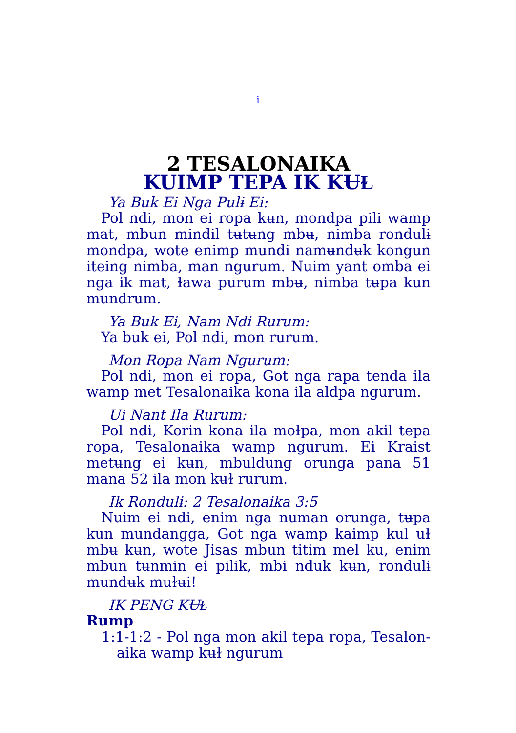i
2 TESALONAIKA
KUIMP TEPA IK KɄⱢ
Ya Buk Ei Nga Pulɨ Ei:
Pol ndi, mon ei ropa kʉn, mondpa pili wamp mat, mbun mindil tʉtʉng mbʉ, nimba rondulɨ mondpa, wote enimp mundi namʉndʉk kongun iteing nimba, man ngurum. Nuim yant omba ei nga ik mat, ɫawa purum mbʉ, nimba tʉpa kun mundrum.
Ya Buk Ei, Nam Ndi Rurum:
Ya buk ei, Pol ndi, mon rurum.
Mon Ropa Nam Ngurum:
Pol ndi, mon ei ropa, Got nga rapa tenda ila wamp met Tesalonaika kona ila aldpa ngurum.
Ui Nant Ila Rurum:
Pol ndi, Korin kona ila moɫpa, mon akil tepa ropa, Tesalonaika wamp ngurum. Ei Kraist metʉng ei kʉn, mbuldung orunga pana 51 mana 52 ila mon kʉɫ rurum.
Ik Rondulɨ: 2 Tesalonaika 3:5
Nuim ei ndi, enim nga numan orunga, tʉpa kun mundangga, Got nga wamp kaimp kul uɫ mbʉ kʉn, wote Jisas mbun titim mel ku, enim mbun tʉnmin ei pilik, mbi nduk kʉn, rondulɨ mundʉk muɫʉi!
IK PENG KɄⱢ
Rump
1:1-1:2 - Pol nga mon akil tepa ropa, Tesalon-aika wamp kʉɫ ngurum